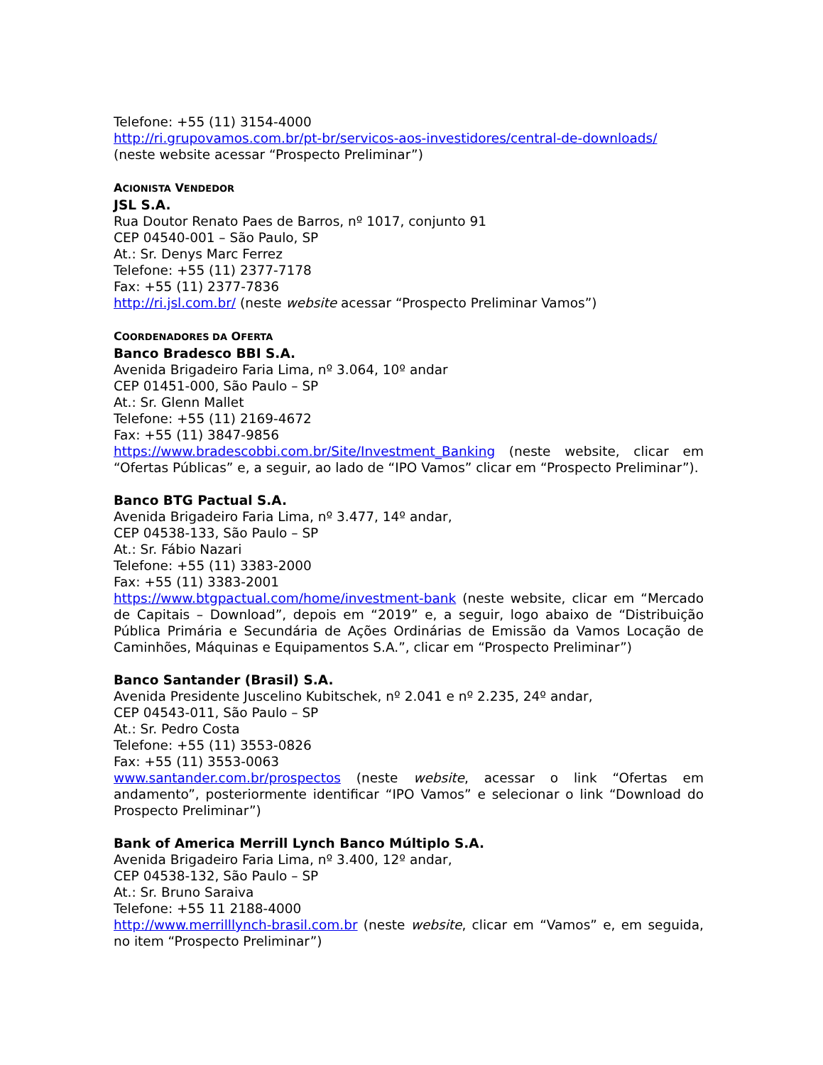Telefone: +55 (11) 3154-4000
http://ri.grupovamos.com.br/pt-br/servicos-aos-investidores/central-de-downloads/
(neste website acessar “Prospecto Preliminar”)
ACIONISTA VENDEDOR
JSL S.A.
Rua Doutor Renato Paes de Barros, nº 1017, conjunto 91
CEP 04540-001 – São Paulo, SP
At.: Sr. Denys Marc Ferrez
Telefone: +55 (11) 2377-7178
Fax: +55 (11) 2377-7836
http://ri.jsl.com.br/ (neste website acessar “Prospecto Preliminar Vamos”)
COORDENADORES DA OFERTA
Banco Bradesco BBI S.A.
Avenida Brigadeiro Faria Lima, nº 3.064, 10º andar
CEP 01451-000, São Paulo – SP
At.: Sr. Glenn Mallet
Telefone: +55 (11) 2169-4672
Fax: +55 (11) 3847-9856
https://www.bradescobbi.com.br/Site/Investment_Banking (neste website, clicar em “Ofertas Públicas” e, a seguir, ao lado de “IPO Vamos” clicar em “Prospecto Preliminar”).
Banco BTG Pactual S.A.
Avenida Brigadeiro Faria Lima, nº 3.477, 14º andar,
CEP 04538-133, São Paulo – SP
At.: Sr. Fábio Nazari
Telefone: +55 (11) 3383-2000
Fax: +55 (11) 3383-2001
https://www.btgpactual.com/home/investment-bank (neste website, clicar em “Mercado de Capitais – Download”, depois em “2019” e, a seguir, logo abaixo de “Distribuição Pública Primária e Secundária de Ações Ordinárias de Emissão da Vamos Locação de Caminhões, Máquinas e Equipamentos S.A.”, clicar em “Prospecto Preliminar”)
Banco Santander (Brasil) S.A.
Avenida Presidente Juscelino Kubitschek, nº 2.041 e nº 2.235, 24º andar,
CEP 04543-011, São Paulo – SP
At.: Sr. Pedro Costa
Telefone: +55 (11) 3553-0826
Fax: +55 (11) 3553-0063
www.santander.com.br/prospectos (neste website, acessar o link “Ofertas em andamento”, posteriormente identificar “IPO Vamos” e selecionar o link “Download do Prospecto Preliminar”)
Bank of America Merrill Lynch Banco Múltiplo S.A.
Avenida Brigadeiro Faria Lima, nº 3.400, 12º andar,
CEP 04538-132, São Paulo – SP
At.: Sr. Bruno Saraiva
Telefone: +55 11 2188-4000
http://www.merrilllynch-brasil.com.br (neste website, clicar em “Vamos” e, em seguida, no item “Prospecto Preliminar”)